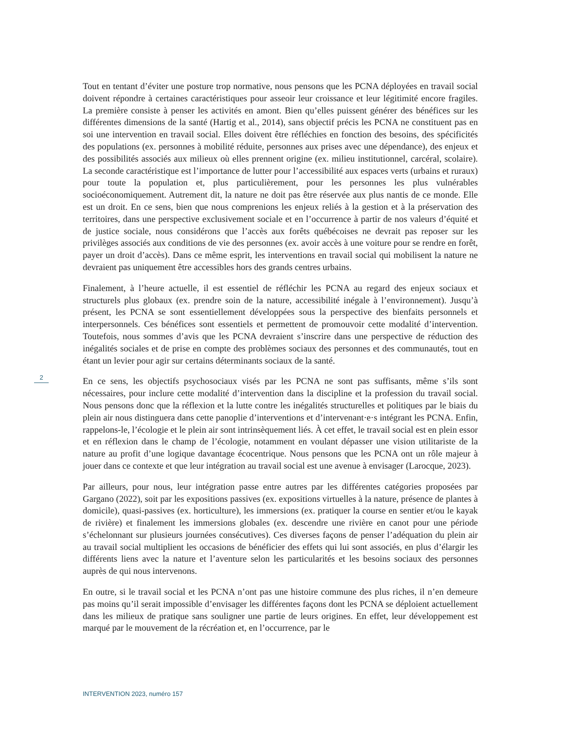Tout en tentant d’éviter une posture trop normative, nous pensons que les PCNA déployées en travail social doivent répondre à certaines caractéristiques pour asseoir leur croissance et leur légitimité encore fragiles. La première consiste à penser les activités en amont. Bien qu’elles puissent générer des bénéfices sur les différentes dimensions de la santé (Hartig et al., 2014), sans objectif précis les PCNA ne constituent pas en soi une intervention en travail social. Elles doivent être réfléchies en fonction des besoins, des spécificités des populations (ex. personnes à mobilité réduite, personnes aux prises avec une dépendance), des enjeux et des possibilités associés aux milieux où elles prennent origine (ex. milieu institutionnel, carcéral, scolaire). La seconde caractéristique est l’importance de lutter pour l’accessibilité aux espaces verts (urbains et ruraux) pour toute la population et, plus particulièrement, pour les personnes les plus vulnérables socioéconomiquement. Autrement dit, la nature ne doit pas être réservée aux plus nantis de ce monde. Elle est un droit. En ce sens, bien que nous comprenions les enjeux reliés à la gestion et à la préservation des territoires, dans une perspective exclusivement sociale et en l’occurrence à partir de nos valeurs d’équité et de justice sociale, nous considérons que l’accès aux forêts québécoises ne devrait pas reposer sur les privilèges associés aux conditions de vie des personnes (ex. avoir accès à une voiture pour se rendre en forêt, payer un droit d’accès). Dans ce même esprit, les interventions en travail social qui mobilisent la nature ne devraient pas uniquement être accessibles hors des grands centres urbains.
Finalement, à l’heure actuelle, il est essentiel de réfléchir les PCNA au regard des enjeux sociaux et structurels plus globaux (ex. prendre soin de la nature, accessibilité inégale à l’environnement). Jusqu’à présent, les PCNA se sont essentiellement développées sous la perspective des bienfaits personnels et interpersonnels. Ces bénéfices sont essentiels et permettent de promouvoir cette modalité d’intervention. Toutefois, nous sommes d’avis que les PCNA devraient s’inscrire dans une perspective de réduction des inégalités sociales et de prise en compte des problèmes sociaux des personnes et des communautés, tout en étant un levier pour agir sur certains déterminants sociaux de la santé.
En ce sens, les objectifs psychosociaux visés par les PCNA ne sont pas suffisants, même s’ils sont nécessaires, pour inclure cette modalité d’intervention dans la discipline et la profession du travail social. Nous pensons donc que la réflexion et la lutte contre les inégalités structurelles et politiques par le biais du plein air nous distinguera dans cette panoplie d’interventions et d’intervenant·e·s intégrant les PCNA. Enfin, rappelons-le, l’écologie et le plein air sont intrinsèquement liés. À cet effet, le travail social est en plein essor et en réflexion dans le champ de l’écologie, notamment en voulant dépasser une vision utilitariste de la nature au profit d’une logique davantage écocentrique. Nous pensons que les PCNA ont un rôle majeur à jouer dans ce contexte et que leur intégration au travail social est une avenue à envisager (Larocque, 2023).
Par ailleurs, pour nous, leur intégration passe entre autres par les différentes catégories proposées par Gargano (2022), soit par les expositions passives (ex. expositions virtuelles à la nature, présence de plantes à domicile), quasi-passives (ex. horticulture), les immersions (ex. pratiquer la course en sentier et/ou le kayak de rivière) et finalement les immersions globales (ex. descendre une rivière en canot pour une période s’échelonnant sur plusieurs journées consécutives). Ces diverses façons de penser l’adéquation du plein air au travail social multiplient les occasions de bénéficier des effets qui lui sont associés, en plus d’élargir les différents liens avec la nature et l’aventure selon les particularités et les besoins sociaux des personnes auprès de qui nous intervenons.
En outre, si le travail social et les PCNA n’ont pas une histoire commune des plus riches, il n’en demeure pas moins qu’il serait impossible d’envisager les différentes façons dont les PCNA se déploient actuellement dans les milieux de pratique sans souligner une partie de leurs origines. En effet, leur développement est marqué par le mouvement de la récréation et, en l’occurrence, par le
2
INTERVENTION 2023, numéro 157